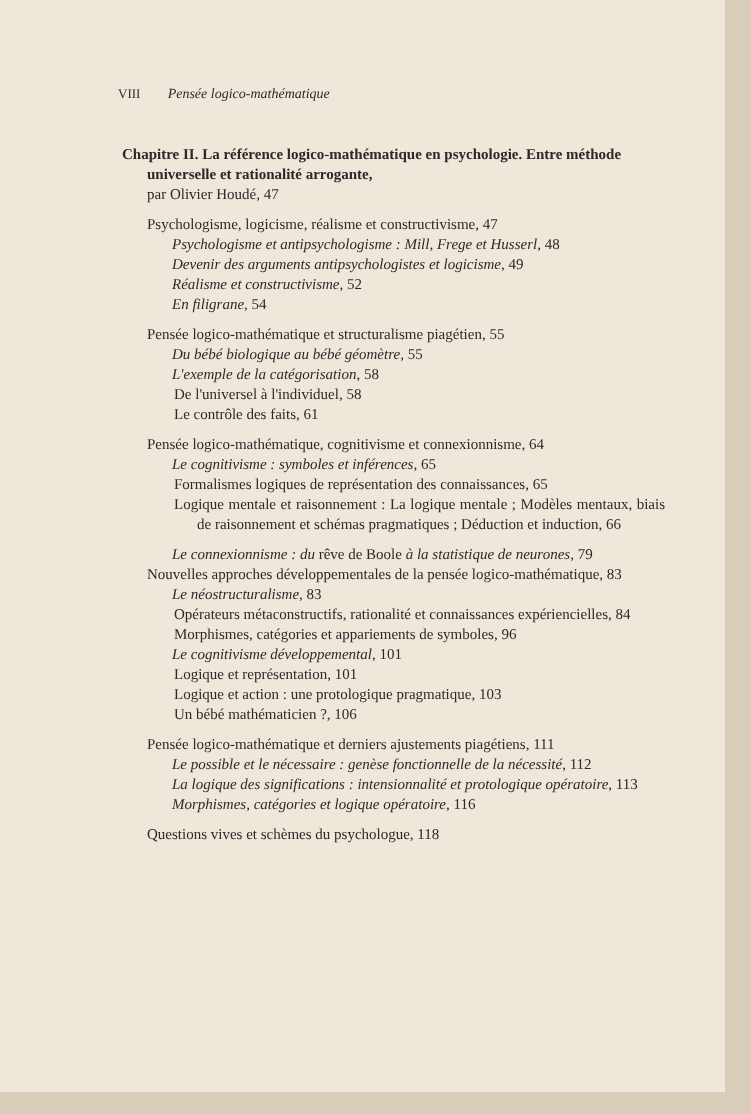VIII Pensée logico-mathématique
Chapitre II. La référence logico-mathématique en psychologie. Entre méthode
universelle et rationalité arrogante,
par Olivier Houdé, 47
Psychologisme, logicisme, réalisme et constructivisme, 47
Psychologisme et antipsychologisme : Mill, Frege et Husserl, 48
Devenir des arguments antipsychologistes et logicisme, 49
Réalisme et constructivisme, 52
En filigrane, 54
Pensée logico-mathématique et structuralisme piagétien, 55
Du bébé biologique au bébé géomètre, 55
L'exemple de la catégorisation, 58
De l'universel à l'individuel, 58
Le contrôle des faits, 61
Pensée logico-mathématique, cognitivisme et connexionnisme, 64
Le cognitivisme : symboles et inférences, 65
Formalismes logiques de représentation des connaissances, 65
Logique mentale et raisonnement : La logique mentale ; Modèles mentaux, biais de raisonnement et schémas pragmatiques ; Déduction et induction, 66
Le connexionnisme : du rêve de Boole à la statistique de neurones, 79
Nouvelles approches développementales de la pensée logico-mathématique, 83
Le néostructuralisme, 83
Opérateurs métaconstructifs, rationalité et connaissances expériencielles, 84
Morphismes, catégories et appariements de symboles, 96
Le cognitivisme développemental, 101
Logique et représentation, 101
Logique et action : une protologique pragmatique, 103
Un bébé mathématicien ?, 106
Pensée logico-mathématique et derniers ajustements piagétiens, 111
Le possible et le nécessaire : genèse fonctionnelle de la nécessité, 112
La logique des significations : intensionnalité et protologique opératoire, 113
Morphismes, catégories et logique opératoire, 116
Questions vives et schèmes du psychologue, 118